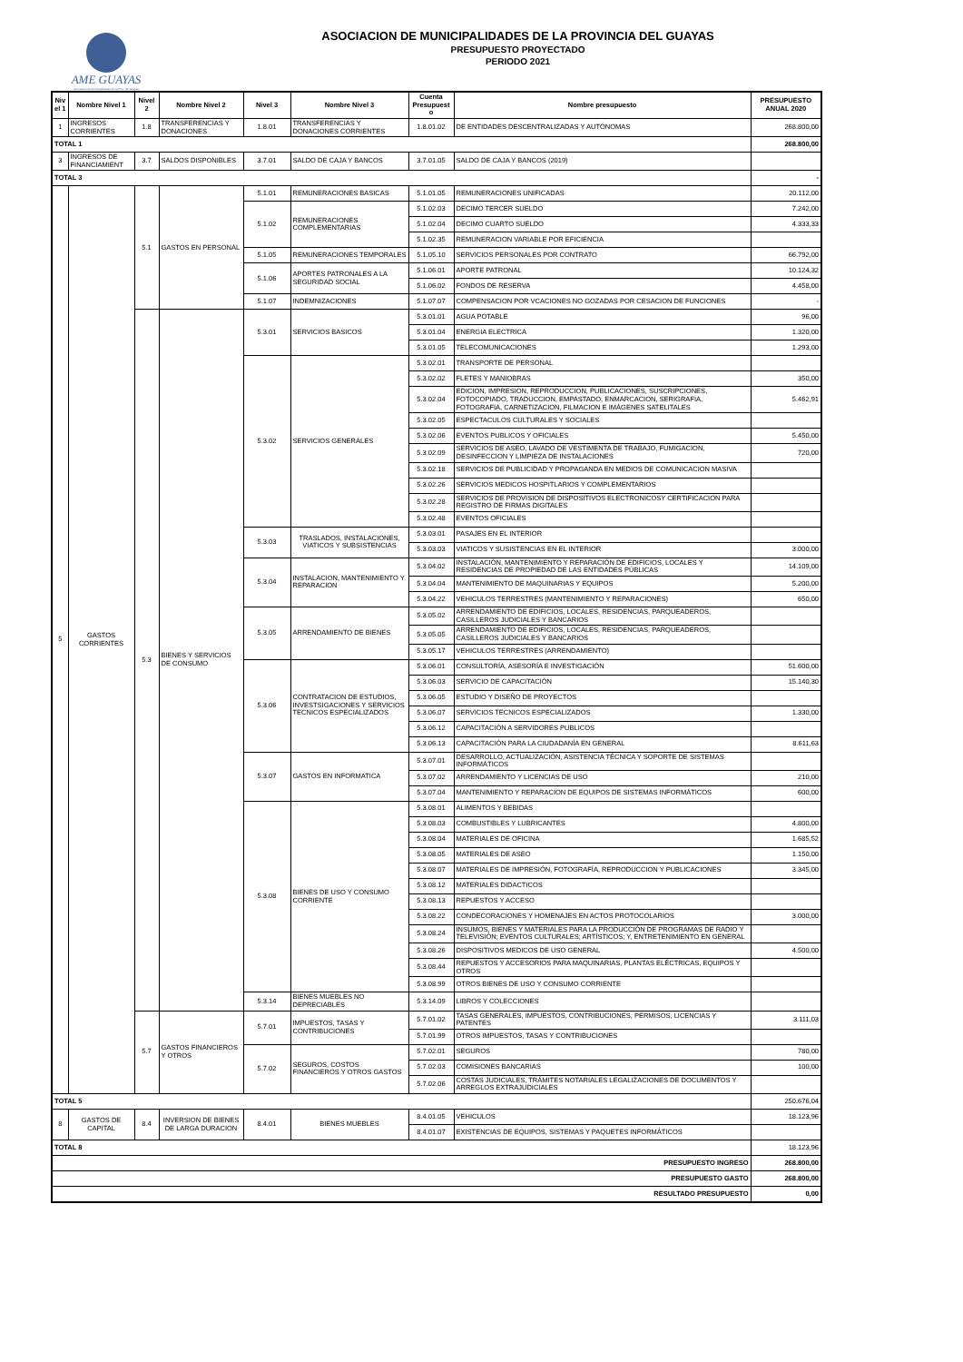AME GUAYAS
Asociación de Municipalidades de la Prov. del Guayas
ASOCIACION DE MUNICIPALIDADES DE LA PROVINCIA DEL GUAYAS
PRESUPUESTO PROYECTADO
PERIODO 2021
| Niv el 1 | Nombre Nivel 1 | Nivel 2 | Nombre Nivel 2 | Nivel 3 | Nombre Nivel 3 | Cuenta Presupuest o | Nombre presupuesto | PRESUPUESTO ANUAL 2020 |
| --- | --- | --- | --- | --- | --- | --- | --- | --- |
| 1 | INGRESOS CORRIENTES | 1.8 | TRANSFERENCIAS Y DONACIONES | 1.8.01 | TRANSFERENCIAS Y DONACIONES CORRIENTES | 1.8.01.02 | DE ENTIDADES DESCENTRALIZADAS Y AUTÓNOMAS | 268.800,00 |
| TOTAL 1 | | | | | | | | 268.800,00 |
| 3 | INGRESOS DE FINANCIAMIENT | 3.7 | SALDOS DISPONIBLES | 3.7.01 | SALDO DE CAJA Y BANCOS | 3.7.01.05 | SALDO DE CAJA Y BANCOS (2019) | |
| TOTAL 3 | | | | | | | | - |
| 5 | GASTOS CORRIENTES | 5.1 | GASTOS EN PERSONAL | 5.1.01 | REMUNERACIONES BASICAS | 5.1.01.05 | REMUNERACIONES UNIFICADAS | 20.112,00 |
| | | | | 5.1.02 | REMUNERACIONES COMPLEMENTARIAS | 5.1.02.03 | DECIMO TERCER SUELDO | 7.242,00 |
| | | | | | | 5.1.02.04 | DECIMO CUARTO SUELDO | 4.333,33 |
| | | | | | | 5.1.02.35 | REMUNERACION VARIABLE POR EFICIENCIA | |
| | | | | 5.1.05 | REMUNERACIONES TEMPORALES | 5.1.05.10 | SERVICIOS PERSONALES POR CONTRATO | 66.792,00 |
| | | | | 5.1.06 | APORTES PATRONALES A LA SEGURIDAD SOCIAL | 5.1.06.01 | APORTE PATRONAL | 10.124,32 |
| | | | | | | 5.1.06.02 | FONDOS DE RESERVA | 4.458,00 |
| | | | | 5.1.07 | INDEMNIZACIONES | 5.1.07.07 | COMPENSACION POR VCACIONES NO GOZADAS POR CESACION DE FUNCIONES | - |
| | | 5.3 | BIENES Y SERVICIOS DE CONSUMO | 5.3.01 | SERVICIOS BASICOS | 5.3.01.01 | AGUA POTABLE | 96,00 |
| | | | | | | 5.3.01.04 | ENERGIA ELECTRICA | 1.320,00 |
| | | | | | | 5.3.01.05 | TELECOMUNICACIONES | 1.293,00 |
| | | | | 5.3.02 | SERVICIOS GENERALES | 5.3.02.01 | TRANSPORTE DE PERSONAL | |
| | | | | | | 5.3.02.02 | FLETES Y MANIOBRAS | 350,00 |
| | | | | | | 5.3.02.04 | EDICION, IMPRESION, REPRODUCCION, PUBLICACIONES, SUSCRIPCIONES, FOTOCOPIADO, TRADUCCION, EMPASTADO, ENMARCACION, SERIGRAFIA, FOTOGRAFIA, CARNETIZACION, FILMACION E IMÁGENES SATELITALES | 5.462,91 |
| | | | | | | 5.3.02.05 | ESPECTACULOS CULTURALES Y SOCIALES | |
| | | | | | | 5.3.02.06 | EVENTOS PUBLICOS Y OFICIALES | 5.450,00 |
| | | | | | | 5.3.02.09 | SERVICIOS DE ASEO, LAVADO DE VESTIMENTA DE TRABAJO, FUMIGACION, DESINFECCION Y LIMPIEZA DE INSTALACIONES | 720,00 |
| | | | | | | 5.3.02.18 | SERVICIOS DE PUBLICIDAD Y PROPAGANDA EN MEDIOS DE COMUNICACION MASIVA | |
| | | | | | | 5.3.02.26 | SERVICIOS MEDICOS HOSPITLARIOS Y COMPLEMENTARIOS | |
| | | | | | | 5.3.02.28 | SERVICIOS DE PROVISION DE DISPOSITIVOS ELECTRONICOSY CERTIFICACION PARA REGISTRO DE FIRMAS DIGITALES | |
| | | | | | | 5.3.02.48 | EVENTOS OFICIALES | |
| | | | | 5.3.03 | TRASLADOS, INSTALACIONES, VIATICOS Y SUBSISTENCIAS | 5.3.03.01 | PASAJES EN EL INTERIOR | |
| | | | | | | 5.3.03.03 | VIATICOS Y SUSISTENCIAS EN EL INTERIOR | 3.000,00 |
| | | | | 5.3.04 | INSTALACION, MANTENIMIENTO Y REPARACION | 5.3.04.02 | INSTALACIÓN, MANTENIMIENTO Y REPARACIÓN DE EDIFICIOS, LOCALES Y RESIDENCIAS DE PROPIEDAD DE LAS ENTIDADES PÚBLICAS | 14.109,00 |
| | | | | | | 5.3.04.04 | MANTENIMIENTO DE MAQUINARIAS Y EQUIPOS | 5.200,00 |
| | | | | | | 5.3.04.22 | VEHICULOS TERRESTRES (MANTENIMIENTO Y REPARACIONES) | 650,00 |
| | | | | 5.3.05 | ARRENDAMIENTO DE BIENES | 5.3.05.02 | ARRENDAMIENTO DE EDIFICIOS, LOCALES, RESIDENCIAS, PARQUEADEROS, CASILLEROS JUDICIALES Y BANCARIOS | |
| | | | | | | 5.3.05.05 | ARRENDAMIENTO DE EDIFICIOS, LOCALES, RESIDENCIAS, PARQUEADEROS, CASILLEROS JUDICIALES Y BANCARIOS | |
| | | | | | | 5.3.05.17 | VEHICULOS TERRESTRES (ARRENDAMIENTO) | |
| | | | | 5.3.06 | CONTRATACION DE ESTUDIOS, INVESTSIGACIONES Y SERVICIOS TECNICOS ESPECIALIZADOS | 5.3.06.01 | CONSULTORÍA, ASESORÍA E INVESTIGACIÓN | 51.600,00 |
| | | | | | | 5.3.06.03 | SERVICIO DE CAPACITACIÓN | 15.140,30 |
| | | | | | | 5.3.06.05 | ESTUDIO Y DISEÑO DE PROYECTOS | |
| | | | | | | 5.3.06.07 | SERVICIOS TECNICOS ESPECIALIZADOS | 1.330,00 |
| | | | | | | 5.3.06.12 | CAPACITACIÓN A SERVIDORES PUBLICOS | |
| | | | | | | 5.3.06.13 | CAPACITACIÓN PARA LA CIUDADANÍA EN GENERAL | 8.611,63 |
| | | | | 5.3.07 | GASTOS EN INFORMATICA | 5.3.07.01 | DESARROLLO, ACTUALIZACIÓN, ASISTENCIA TÉCNICA Y SOPORTE DE SISTEMAS INFORMÁTICOS | |
| | | | | | | 5.3.07.02 | ARRENDAMIENTO Y LICENCIAS DE USO | 210,00 |
| | | | | | | 5.3.07.04 | MANTENIMIENTO Y REPARACION DE EQUIPOS DE SISTEMAS INFORMÁTICOS | 600,00 |
| | | | | 5.3.08 | BIENES DE USO Y CONSUMO CORRIENTE | 5.3.08.01 | ALIMENTOS Y BEBIDAS | |
| | | | | | | 5.3.08.03 | COMBUSTIBLES Y LUBRICANTES | 4.800,00 |
| | | | | | | 5.3.08.04 | MATERIALES DE OFICINA | 1.685,52 |
| | | | | | | 5.3.08.05 | MATERIALES DE ASEO | 1.150,00 |
| | | | | | | 5.3.08.07 | MATERIALES DE IMPRESIÓN, FOTOGRAFÍA, REPRODUCCION Y PUBLICACIONES | 3.345,00 |
| | | | | | | 5.3.08.12 | MATERIALES DIDACTICOS | |
| | | | | | | 5.3.08.13 | REPUESTOS Y ACCESO | |
| | | | | | | 5.3.08.22 | CONDECORACIONES Y HOMENAJES EN ACTOS PROTOCOLARIOS | 3.000,00 |
| | | | | | | 5.3.08.24 | INSUMOS, BIENES Y MATERIALES PARA LA PRODUCCIÓN DE PROGRAMAS DE RADIO Y TELEVISIÓN; EVENTOS CULTURALES; ARTÍSTICOS; Y, ENTRETENIMIENTO EN GENERAL | |
| | | | | | | 5.3.08.26 | DISPOSITIVOS MEDICOS DE USO GENERAL | 4.500,00 |
| | | | | | | 5.3.08.44 | REPUESTOS Y ACCESORIOS PARA MAQUINARIAS, PLANTAS ELÉCTRICAS, EQUIPOS Y OTROS | |
| | | | | | | 5.3.08.99 | OTROS BIENES DE USO Y CONSUMO CORRIENTE | |
| | | | | 5.3.14 | BIENES MUEBLES NO DEPRECIABLES | 5.3.14.09 | LIBROS Y COLECCIONES | |
| | | 5.7 | GASTOS FINANCIEROS Y OTROS | 5.7.01 | IMPUESTOS, TASAS Y CONTRIBUCIONES | 5.7.01.02 | TASAS GENERALES, IMPUESTOS, CONTRIBUCIONES, PERMISOS, LICENCIAS Y PATENTES | 3.111,03 |
| | | | | | | 5.7.01.99 | OTROS IMPUESTOS, TASAS Y CONTRIBUCIONES | |
| | | | | 5.7.02 | SEGUROS, COSTOS FINANCIEROS Y OTROS GASTOS | 5.7.02.01 | SEGUROS | 780,00 |
| | | | | | | 5.7.02.03 | COMISIONES BANCARIAS | 100,00 |
| | | | | | | 5.7.02.06 | COSTAS JUDICIALES, TRÁMITES NOTARIALES LEGALIZACIONES DE DOCUMENTOS Y ARREGLOS EXTRAJUDICIALES | |
| TOTAL 5 | | | | | | | | 250.676,04 |
| 8 | GASTOS DE CAPITAL | 8.4 | INVERSION DE BIENES DE LARGA DURACION | 8.4.01 | BIENES MUEBLES | 8.4.01.05 | VEHICULOS | 18.123,96 |
| | | | | | | 8.4.01.07 | EXISTENCIAS DE EQUIPOS, SISTEMAS Y PAQUETES INFORMÁTICOS | |
| TOTAL 8 | | | | | | | | 18.123,96 |
| PRESUPUESTO INGRESO | | | | | | | | 268.800,00 |
| PRESUPUESTO GASTO | | | | | | | | 268.800,00 |
| RESULTADO PRESUPUESTO | | | | | | | | 0,00 |